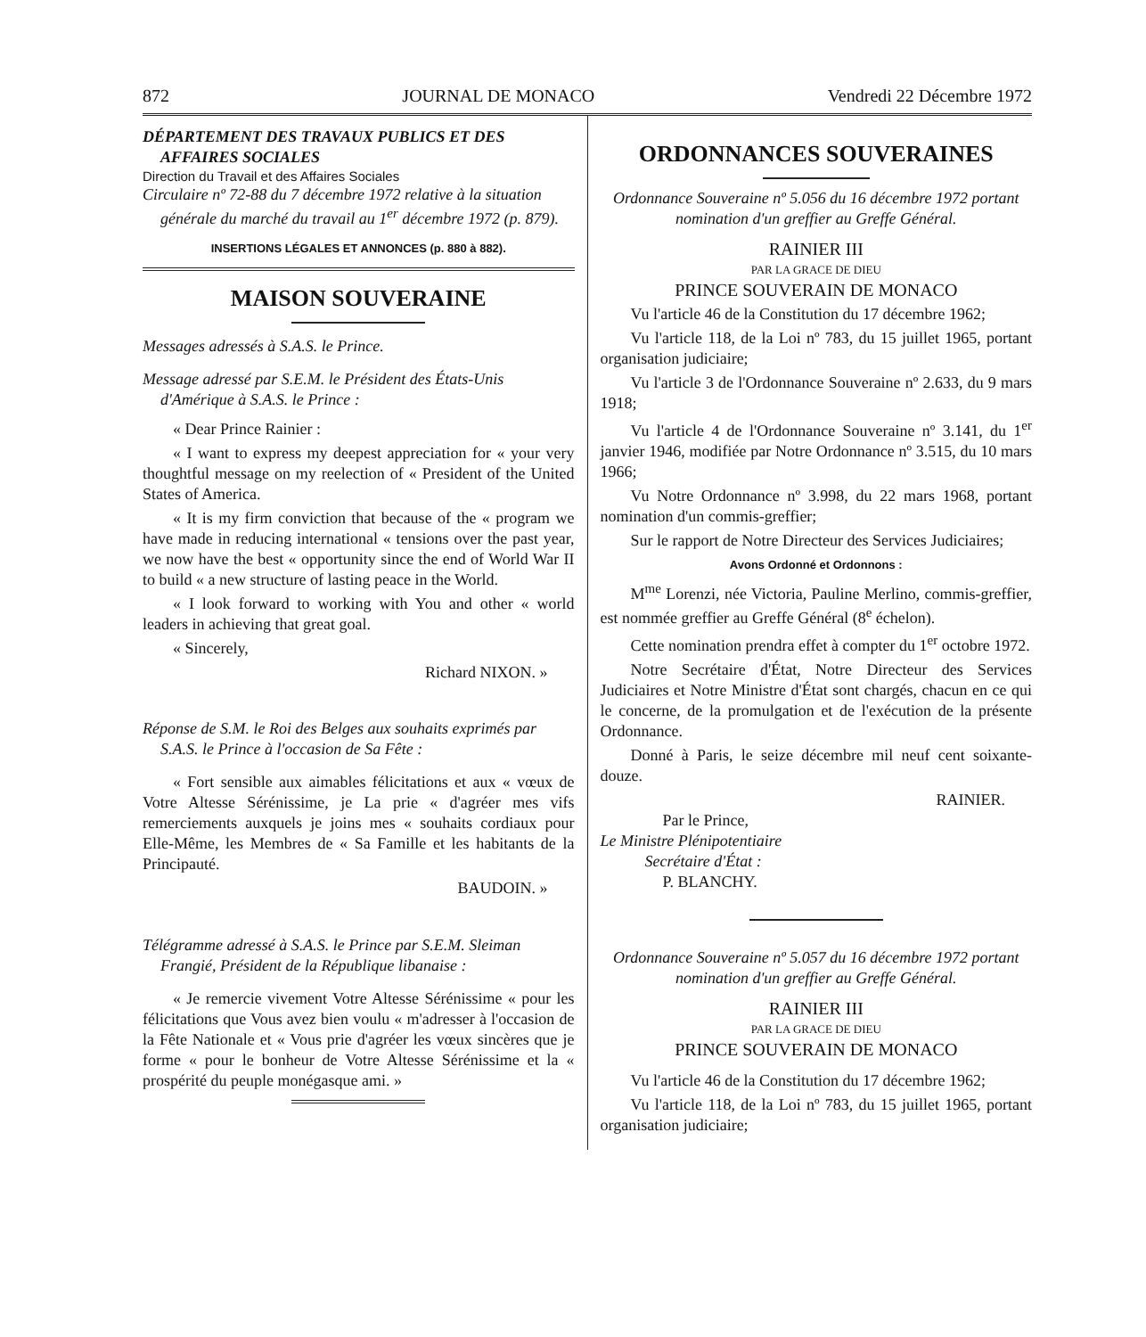872 JOURNAL DE MONACO Vendredi 22 Décembre 1972
DÉPARTEMENT DES TRAVAUX PUBLICS ET DES AFFAIRES SOCIALES
Direction du Travail et des Affaires Sociales
Circulaire nº 72-88 du 7 décembre 1972 relative à la situation générale du marché du travail au 1<sup>er</sup> décembre 1972 (p. 879).
INSERTIONS LÉGALES ET ANNONCES (p. 880 à 882).
MAISON SOUVERAINE
Messages adressés à S.A.S. le Prince.
Message adressé par S.E.M. le Président des États-Unis d'Amérique à S.A.S. le Prince :
« Dear Prince Rainier :
« I want to express my deepest appreciation for « your very thoughtful message on my reelection of « President of the United States of America.
« It is my firm conviction that because of the « program we have made in reducing international « tensions over the past year, we now have the best « opportunity since the end of World War II to build « a new structure of lasting peace in the World.
« I look forward to working with You and other « world leaders in achieving that great goal.
« Sincerely,
Richard NIXON. »
Réponse de S.M. le Roi des Belges aux souhaits exprimés par S.A.S. le Prince à l'occasion de Sa Fête :
« Fort sensible aux aimables félicitations et aux « vœux de Votre Altesse Sérénissime, je La prie « d'agréer mes vifs remerciements auxquels je joins mes « souhaits cordiaux pour Elle-Même, les Membres de « Sa Famille et les habitants de la Principauté.
BAUDOIN. »
Télégramme adressé à S.A.S. le Prince par S.E.M. Sleiman Frangié, Président de la République libanaise :
« Je remercie vivement Votre Altesse Sérénissime « pour les félicitations que Vous avez bien voulu « m'adresser à l'occasion de la Fête Nationale et « Vous prie d'agréer les vœux sincères que je forme « pour le bonheur de Votre Altesse Sérénissime et la « prospérité du peuple monégasque ami. »
ORDONNANCES SOUVERAINES
Ordonnance Souveraine nº 5.056 du 16 décembre 1972 portant nomination d'un greffier au Greffe Général.
RAINIER III
PAR LA GRACE DE DIEU
PRINCE SOUVERAIN DE MONACO
Vu l'article 46 de la Constitution du 17 décembre 1962;
Vu l'article 118, de la Loi nº 783, du 15 juillet 1965, portant organisation judiciaire;
Vu l'article 3 de l'Ordonnance Souveraine nº 2.633, du 9 mars 1918;
Vu l'article 4 de l'Ordonnance Souveraine nº 3.141, du 1<sup>er</sup> janvier 1946, modifiée par Notre Ordonnance nº 3.515, du 10 mars 1966;
Vu Notre Ordonnance nº 3.998, du 22 mars 1968, portant nomination d'un commis-greffier;
Sur le rapport de Notre Directeur des Services Judiciaires;
Avons Ordonné et Ordonnons :
M<sup>me</sup> Lorenzi, née Victoria, Pauline Merlino, commis-greffier, est nommée greffier au Greffe Général (8<sup>e</sup> échelon).
Cette nomination prendra effet à compter du 1<sup>er</sup> octobre 1972.
Notre Secrétaire d'État, Notre Directeur des Services Judiciaires et Notre Ministre d'État sont chargés, chacun en ce qui le concerne, de la promulgation et de l'exécution de la présente Ordonnance.
Donné à Paris, le seize décembre mil neuf cent soixante-douze.
RAINIER.
Par le Prince,
Le Ministre Plénipotentiaire
Secrétaire d'État :
P. BLANCHY.
Ordonnance Souveraine nº 5.057 du 16 décembre 1972 portant nomination d'un greffier au Greffe Général.
RAINIER III
PAR LA GRACE DE DIEU
PRINCE SOUVERAIN DE MONACO
Vu l'article 46 de la Constitution du 17 décembre 1962;
Vu l'article 118, de la Loi nº 783, du 15 juillet 1965, portant organisation judiciaire;